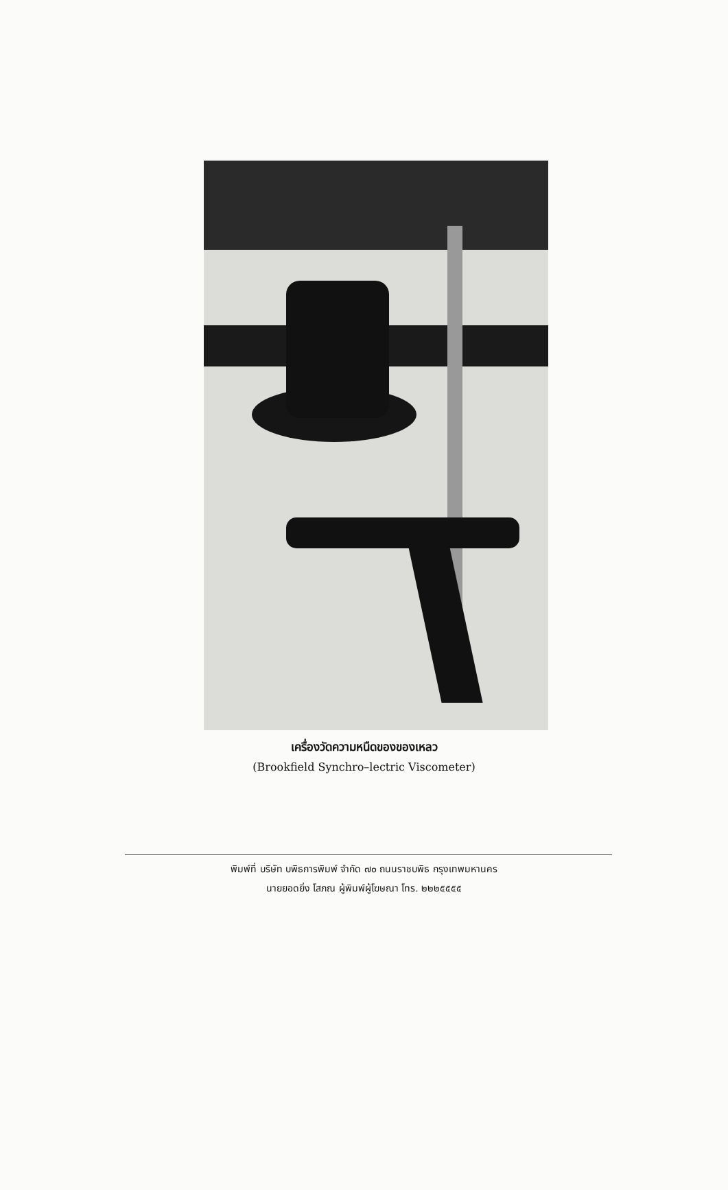เครื่องวัดความหนืดของของเหลว
(Brookfield Synchro–lectric Viscometer)
พิมพ์ที่ บริษัท บพิธการพิมพ์ จำกัด ๗๐ ถนนราชบพิธ กรุงเทพมหานคร
นายยอดยิ่ง โสภณ ผู้พิมพ์ผู้โฆษณา โทร. ๒๒๒๕๕๕๕